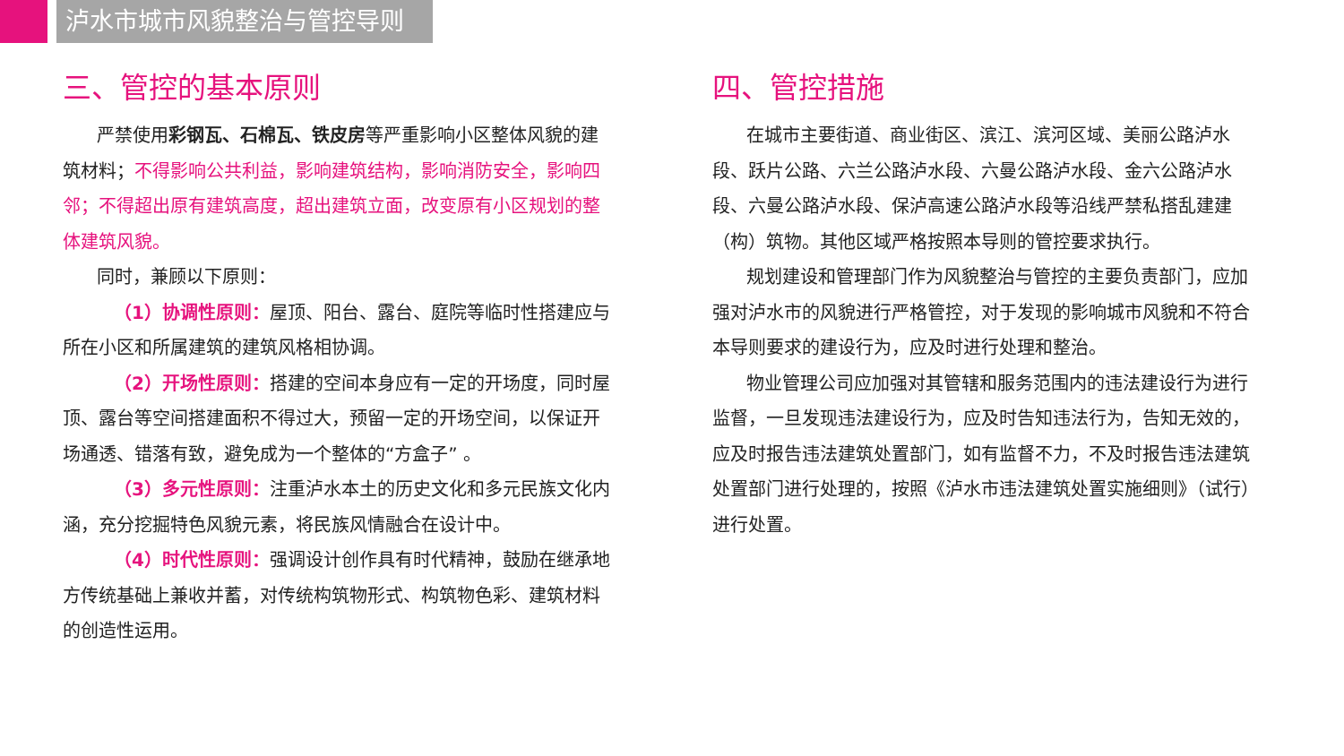泸水市城市风貌整治与管控导则
三、管控的基本原则
严禁使用彩钢瓦、石棉瓦、铁皮房等严重影响小区整体风貌的建筑材料；不得影响公共利益，影响建筑结构，影响消防安全，影响四邻；不得超出原有建筑高度，超出建筑立面，改变原有小区规划的整体建筑风貌。
同时，兼顾以下原则：
（1）协调性原则：屋顶、阳台、露台、庭院等临时性搭建应与所在小区和所属建筑的建筑风格相协调。
（2）开场性原则：搭建的空间本身应有一定的开场度，同时屋顶、露台等空间搭建面积不得过大，预留一定的开场空间，以保证开场通透、错落有致，避免成为一个整体的“方盒子” 。
（3）多元性原则：注重泸水本土的历史文化和多元民族文化内涵，充分挖掘特色风貌元素，将民族风情融合在设计中。
（4）时代性原则：强调设计创作具有时代精神，鼓励在继承地方传统基础上兼收并蓄，对传统构筑物形式、构筑物色彩、建筑材料的创造性运用。
四、管控措施
在城市主要街道、商业街区、滨江、滨河区域、美丽公路泸水段、跃片公路、六兰公路泸水段、六曼公路泸水段、金六公路泸水段、六曼公路泸水段、保泸高速公路泸水段等沿线严禁私搭乱建建（构）筑物。其他区域严格按照本导则的管控要求执行。
规划建设和管理部门作为风貌整治与管控的主要负责部门，应加强对泸水市的风貌进行严格管控，对于发现的影响城市风貌和不符合本导则要求的建设行为，应及时进行处理和整治。
物业管理公司应加强对其管辖和服务范围内的违法建设行为进行监督，一旦发现违法建设行为，应及时告知违法行为，告知无效的，应及时报告违法建筑处置部门，如有监督不力，不及时报告违法建筑处置部门进行处理的，按照《泸水市违法建筑处置实施细则》（试行）进行处置。